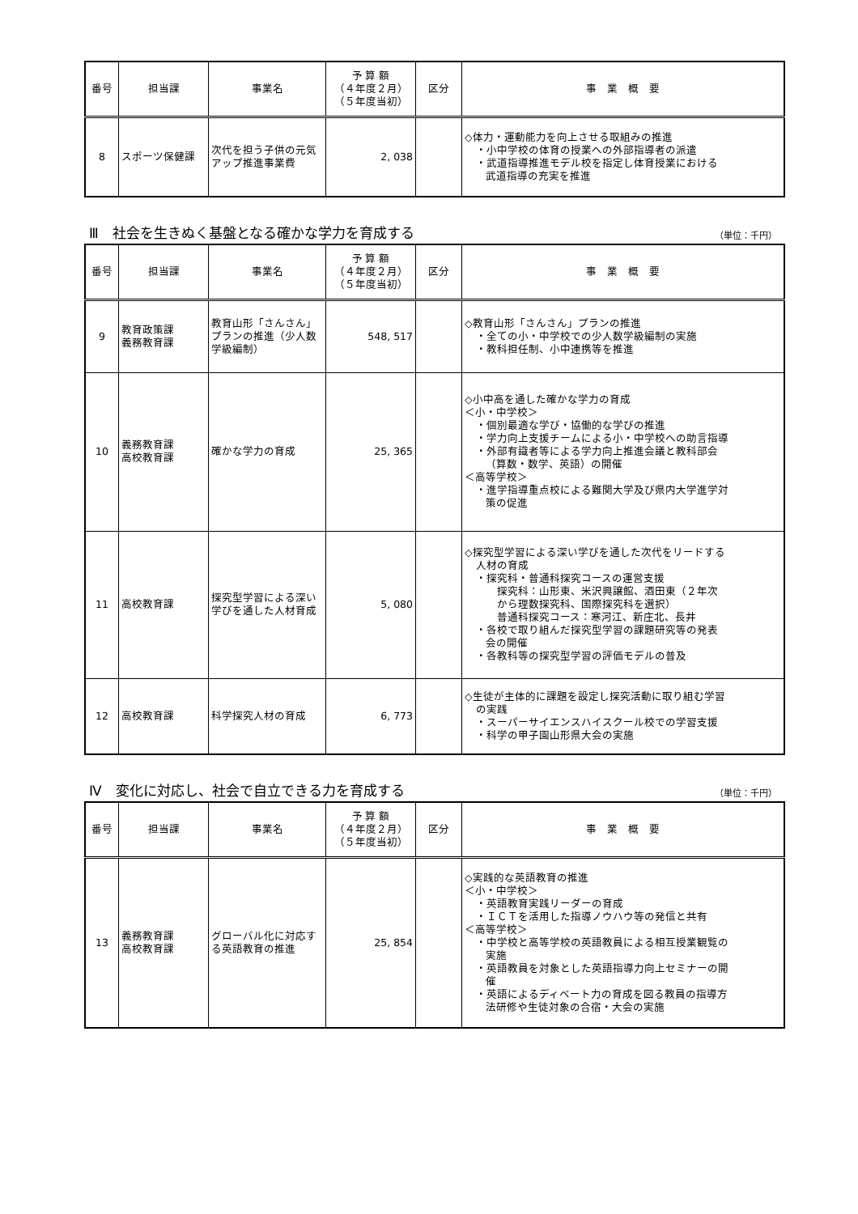| 番号 | 担当課 | 事業名 | 予 算 額 （４年度２月） （５年度当初） | 区分 | 事 業 概 要 |
| --- | --- | --- | --- | --- | --- |
| 8 | スポーツ保健課 | 次代を担う子供の元気アップ推進事業費 | 2, 038 | | ◇体力・運動能力を向上させる取組みの推進 ・小中学校の体育の授業への外部指導者の派遣 ・武道指導推進モデル校を指定し体育授業における 武道指導の充実を推進 |
Ⅲ　社会を生きぬく基盤となる確かな学力を育成する （単位：千円）
| 番号 | 担当課 | 事業名 | 予 算 額 （４年度２月） （５年度当初） | 区分 | 事 業 概 要 |
| --- | --- | --- | --- | --- | --- |
| 9 | 教育政策課 義務教育課 | 教育山形「さんさん」プランの推進（少人数学級編制） | 548, 517 | | ◇教育山形「さんさん」プランの推進 ・全ての小・中学校での少人数学級編制の実施 ・教科担任制、小中連携等を推進 |
| 10 | 義務教育課 高校教育課 | 確かな学力の育成 | 25, 365 | | ◇小中高を通した確かな学力の育成 ＜小・中学校＞ ・個別最適な学び・協働的な学びの推進 ・学力向上支援チームによる小・中学校への助言指導 ・外部有識者等による学力向上推進会議と教科部会 （算数・数学、英語）の開催 ＜高等学校＞ ・進学指導重点校による難関大学及び県内大学進学対 策の促進 |
| 11 | 高校教育課 | 探究型学習による深い学びを通した人材育成 | 5, 080 | | ◇探究型学習による深い学びを通した次代をリードする 人材の育成 ・探究科・普通科探究コースの運営支援 探究科：山形東、米沢興譲館、酒田東（２年次 から理数探究科、国際探究科を選択） 普通科探究コース：寒河江、新庄北、長井 ・各校で取り組んだ探究型学習の課題研究等の発表 会の開催 ・各教科等の探究型学習の評価モデルの普及 |
| 12 | 高校教育課 | 科学探究人材の育成 | 6, 773 | | ◇生徒が主体的に課題を設定し探究活動に取り組む学習 の実践 ・スーパーサイエンスハイスクール校での学習支援 ・科学の甲子園山形県大会の実施 |
Ⅳ　変化に対応し、社会で自立できる力を育成する （単位：千円）
| 番号 | 担当課 | 事業名 | 予 算 額 （４年度２月） （５年度当初） | 区分 | 事 業 概 要 |
| --- | --- | --- | --- | --- | --- |
| 13 | 義務教育課 高校教育課 | グローバル化に対応する英語教育の推進 | 25, 854 | | ◇実践的な英語教育の推進 ＜小・中学校＞ ・英語教育実践リーダーの育成 ・ＩＣＴを活用した指導ノウハウ等の発信と共有 ＜高等学校＞ ・中学校と高等学校の英語教員による相互授業観覧の 実施 ・英語教員を対象とした英語指導力向上セミナーの開 催 ・英語によるディベート力の育成を図る教員の指導方 法研修や生徒対象の合宿・大会の実施 |